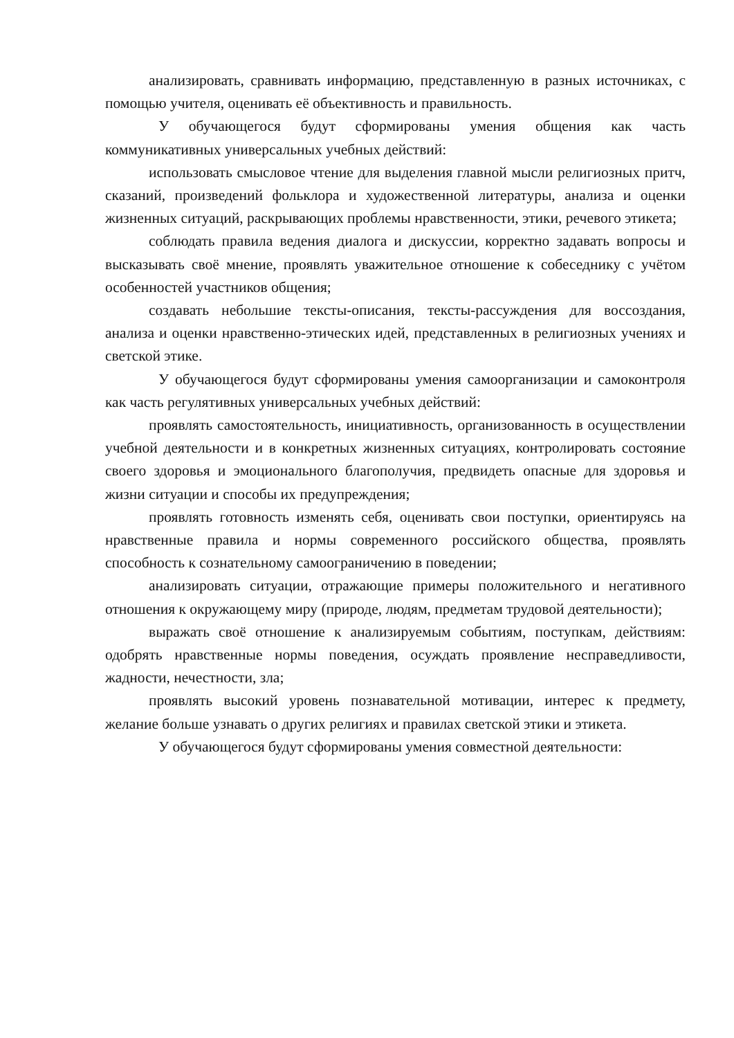анализировать, сравнивать информацию, представленную в разных источниках, с помощью учителя, оценивать её объективность и правильность.
У обучающегося будут сформированы умения общения как часть коммуникативных универсальных учебных действий:
использовать смысловое чтение для выделения главной мысли религиозных притч, сказаний, произведений фольклора и художественной литературы, анализа и оценки жизненных ситуаций, раскрывающих проблемы нравственности, этики, речевого этикета;
соблюдать правила ведения диалога и дискуссии, корректно задавать вопросы и высказывать своё мнение, проявлять уважительное отношение к собеседнику с учётом особенностей участников общения;
создавать небольшие тексты-описания, тексты-рассуждения для воссоздания, анализа и оценки нравственно-этических идей, представленных в религиозных учениях и светской этике.
У обучающегося будут сформированы умения самоорганизации и самоконтроля как часть регулятивных универсальных учебных действий:
проявлять самостоятельность, инициативность, организованность в осуществлении учебной деятельности и в конкретных жизненных ситуациях, контролировать состояние своего здоровья и эмоционального благополучия, предвидеть опасные для здоровья и жизни ситуации и способы их предупреждения;
проявлять готовность изменять себя, оценивать свои поступки, ориентируясь на нравственные правила и нормы современного российского общества, проявлять способность к сознательному самоограничению в поведении;
анализировать ситуации, отражающие примеры положительного и негативного отношения к окружающему миру (природе, людям, предметам трудовой деятельности);
выражать своё отношение к анализируемым событиям, поступкам, действиям: одобрять нравственные нормы поведения, осуждать проявление несправедливости, жадности, нечестности, зла;
проявлять высокий уровень познавательной мотивации, интерес к предмету, желание больше узнавать о других религиях и правилах светской этики и этикета.
У обучающегося будут сформированы умения совместной деятельности: